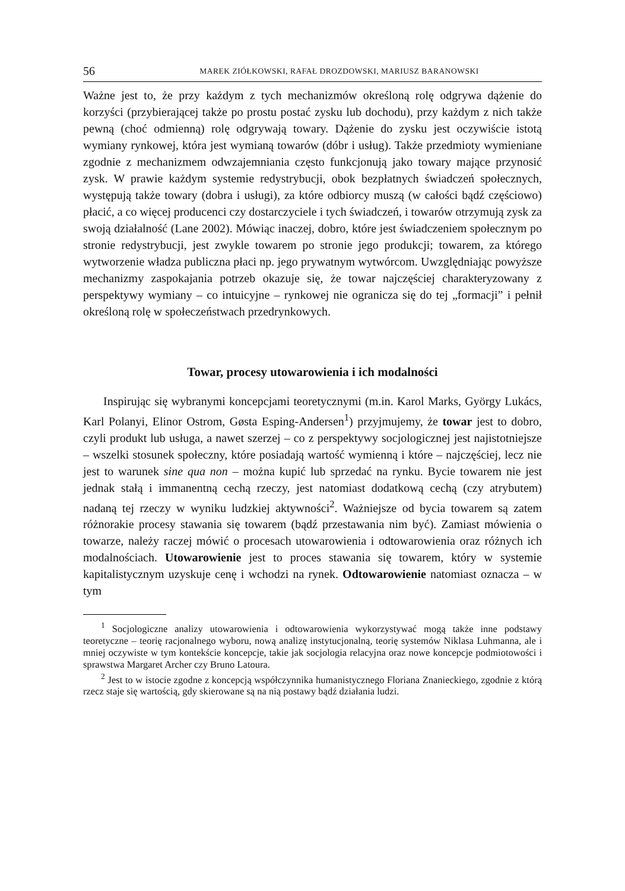56 MAREK ZIÓŁKOWSKI, RAFAŁ DROZDOWSKI, MARIUSZ BARANOWSKI
Ważne jest to, że przy każdym z tych mechanizmów określoną rolę odgrywa dążenie do korzyści (przybierającej także po prostu postać zysku lub dochodu), przy każdym z nich także pewną (choć odmienną) rolę odgrywają towary. Dążenie do zysku jest oczywiście istotą wymiany rynkowej, która jest wymianą towarów (dóbr i usług). Także przedmioty wymieniane zgodnie z mechanizmem odwzajemniania często funkcjonują jako towary mające przynosić zysk. W prawie każdym systemie redystrybucji, obok bezpłatnych świadczeń społecznych, występują także towary (dobra i usługi), za które odbiorcy muszą (w całości bądź częściowo) płacić, a co więcej producenci czy dostarczyciele i tych świadczeń, i towarów otrzymują zysk za swoją działalność (Lane 2002). Mówiąc inaczej, dobro, które jest świadczeniem społecznym po stronie redystrybucji, jest zwykle towarem po stronie jego produkcji; towarem, za którego wytworzenie władza publiczna płaci np. jego prywatnym wytwórcom. Uwzględniając powyższe mechanizmy zaspokajania potrzeb okazuje się, że towar najczęściej charakteryzowany z perspektywy wymiany – co intuicyjne – rynkowej nie ogranicza się do tej „formacji” i pełnił określoną rolę w społeczeństwach przedrynkowych.
Towar, procesy utowarowienia i ich modalności
Inspirując się wybranymi koncepcjami teoretycznymi (m.in. Karol Marks, György Lukács, Karl Polanyi, Elinor Ostrom, Gøsta Esping-Andersen<sup>1</sup>) przyjmujemy, że towar jest to dobro, czyli produkt lub usługa, a nawet szerzej – co z perspektywy socjologicznej jest najistotniejsze – wszelki stosunek społeczny, które posiadają wartość wymienną i które – najczęściej, lecz nie jest to warunek sine qua non – można kupić lub sprzedać na rynku. Bycie towarem nie jest jednak stałą i immanentną cechą rzeczy, jest natomiast dodatkową cechą (czy atrybutem) nadaną tej rzeczy w wyniku ludzkiej aktywności<sup>2</sup>. Ważniejsze od bycia towarem są zatem różnorakie procesy stawania się towarem (bądź przestawania nim być). Zamiast mówienia o towarze, należy raczej mówić o procesach utowarowienia i odtowarowienia oraz różnych ich modalnościach. Utowarowienie jest to proces stawania się towarem, który w systemie kapitalistycznym uzyskuje cenę i wchodzi na rynek. Odtowarowienie natomiast oznacza – w tym
<sup>1</sup> Socjologiczne analizy utowarowienia i odtowarowienia wykorzystywać mogą także inne podstawy teoretyczne – teorię racjonalnego wyboru, nową analizę instytucjonalną, teorię systemów Niklasa Luhmanna, ale i mniej oczywiste w tym kontekście koncepcje, takie jak socjologia relacyjna oraz nowe koncepcje podmiotowości i sprawstwa Margaret Archer czy Bruno Latoura.
<sup>2</sup> Jest to w istocie zgodne z koncepcją współczynnika humanistycznego Floriana Znanieckiego, zgodnie z którą rzecz staje się wartością, gdy skierowane są na nią postawy bądź działania ludzi.